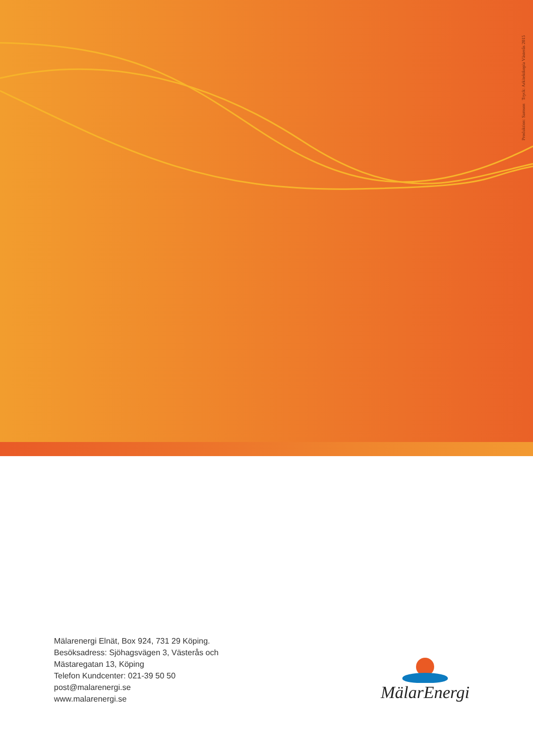Produktion: Samson Tryck: Arkitektkopia Västerås 2015
Mälarenergi Elnät, Box 924, 731 29 Köping.
Besöksadress: Sjöhagsvägen 3, Västerås och
Mästaregatan 13, Köping
Telefon Kundcenter: 021-39 50 50
post@malarenergi.se
www.malarenergi.se
MälarEnergi